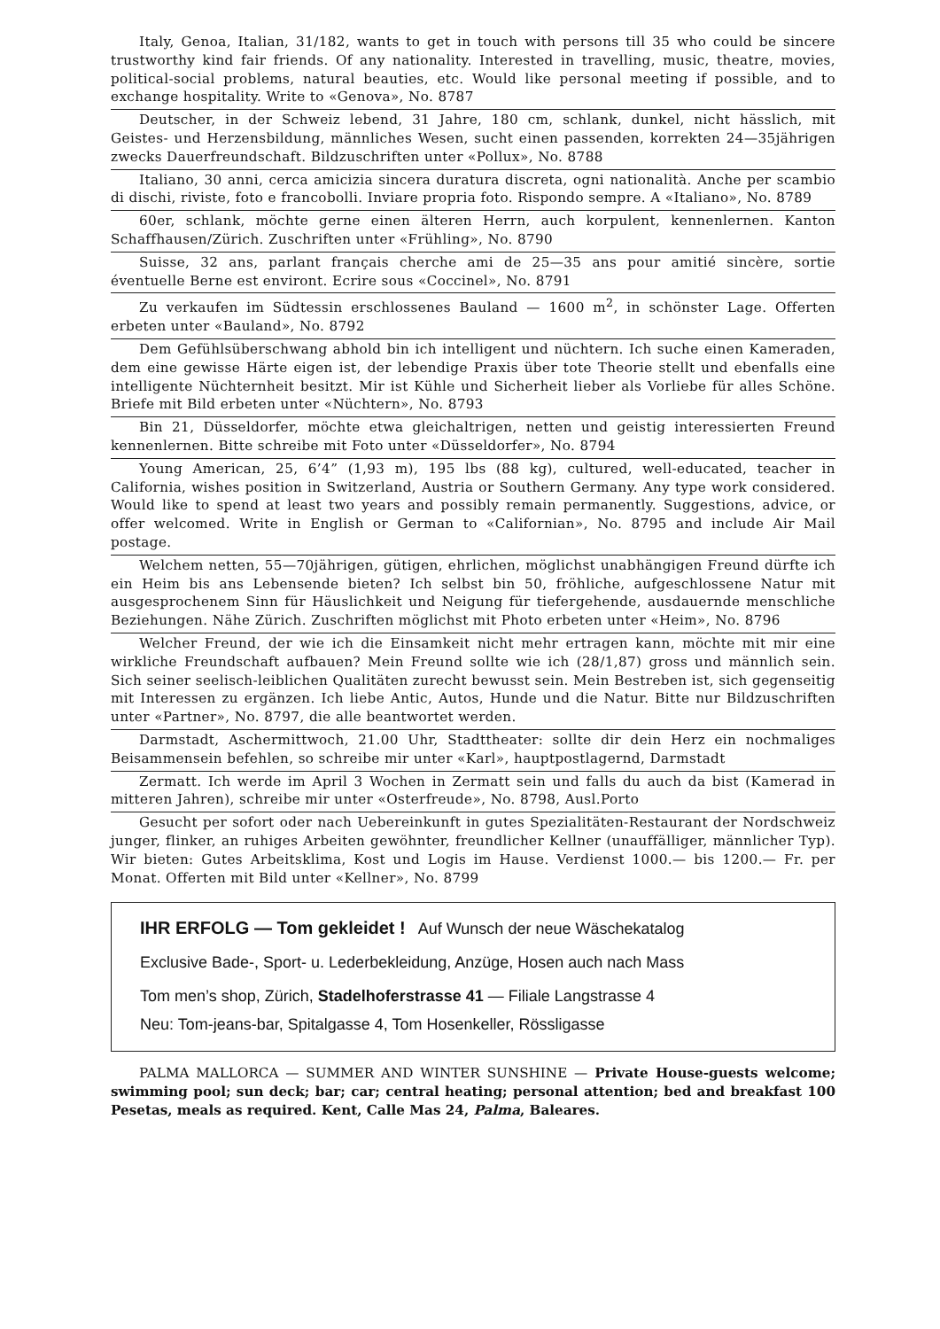Italy, Genoa, Italian, 31/182, wants to get in touch with persons till 35 who could be sincere trustworthy kind fair friends. Of any nationality. Interested in travelling, music, theatre, movies, political-social problems, natural beauties, etc. Would like personal meeting if possible, and to exchange hospitality. Write to «Genova», No. 8787
Deutscher, in der Schweiz lebend, 31 Jahre, 180 cm, schlank, dunkel, nicht hässlich, mit Geistes- und Herzensbildung, männliches Wesen, sucht einen passenden, korrekten 24—35jährigen zwecks Dauerfreundschaft. Bildzuschriften unter «Pollux», No. 8788
Italiano, 30 anni, cerca amicizia sincera duratura discreta, ogni nationalità. Anche per scambio di dischi, riviste, foto e francobolli. Inviare propria foto. Rispondo sempre. A «Italiano», No. 8789
60er, schlank, möchte gerne einen älteren Herrn, auch korpulent, kennenlernen. Kanton Schaffhausen/Zürich. Zuschriften unter «Frühling», No. 8790
Suisse, 32 ans, parlant français cherche ami de 25—35 ans pour amitié sincère, sortie éventuelle Berne est environt. Ecrire sous «Coccinel», No. 8791
Zu verkaufen im Südtessin erschlossenes Bauland — 1600 m<sup>2</sup>, in schönster Lage. Offerten erbeten unter «Bauland», No. 8792
Dem Gefühlsüberschwang abhold bin ich intelligent und nüchtern. Ich suche einen Kameraden, dem eine gewisse Härte eigen ist, der lebendige Praxis über tote Theorie stellt und ebenfalls eine intelligente Nüchternheit besitzt. Mir ist Kühle und Sicherheit lieber als Vorliebe für alles Schöne. Briefe mit Bild erbeten unter «Nüchtern», No. 8793
Bin 21, Düsseldorfer, möchte etwa gleichaltrigen, netten und geistig interessierten Freund kennenlernen. Bitte schreibe mit Foto unter «Düsseldorfer», No. 8794
Young American, 25, 6’4” (1,93 m), 195 lbs (88 kg), cultured, well-educated, teacher in California, wishes position in Switzerland, Austria or Southern Germany. Any type work considered. Would like to spend at least two years and possibly remain permanently. Suggestions, advice, or offer welcomed. Write in English or German to «Californian», No. 8795 and include Air Mail postage.
Welchem netten, 55—70jährigen, gütigen, ehrlichen, möglichst unabhängigen Freund dürfte ich ein Heim bis ans Lebensende bieten? Ich selbst bin 50, fröhliche, aufgeschlossene Natur mit ausgesprochenem Sinn für Häuslichkeit und Neigung für tiefergehende, ausdauernde menschliche Beziehungen. Nähe Zürich. Zuschriften möglichst mit Photo erbeten unter «Heim», No. 8796
Welcher Freund, der wie ich die Einsamkeit nicht mehr ertragen kann, möchte mit mir eine wirkliche Freundschaft aufbauen? Mein Freund sollte wie ich (28/1,87) gross und männlich sein. Sich seiner seelisch-leiblichen Qualitäten zurecht bewusst sein. Mein Bestreben ist, sich gegenseitig mit Interessen zu ergänzen. Ich liebe Antic, Autos, Hunde und die Natur. Bitte nur Bildzuschriften unter «Partner», No. 8797, die alle beantwortet werden.
Darmstadt, Aschermittwoch, 21.00 Uhr, Stadttheater: sollte dir dein Herz ein nochmaliges Beisammensein befehlen, so schreibe mir unter «Karl», hauptpostlagernd, Darmstadt
Zermatt. Ich werde im April 3 Wochen in Zermatt sein und falls du auch da bist (Kamerad in mitteren Jahren), schreibe mir unter «Osterfreude», No. 8798, Ausl.Porto
Gesucht per sofort oder nach Uebereinkunft in gutes Spezialitäten-Restaurant der Nordschweiz junger, flinker, an ruhiges Arbeiten gewöhnter, freundlicher Kellner (unauffälliger, männlicher Typ). Wir bieten: Gutes Arbeitsklima, Kost und Logis im Hause. Verdienst 1000.— bis 1200.— Fr. per Monat. Offerten mit Bild unter «Kellner», No. 8799
IHR ERFOLG — Tom gekleidet ! Auf Wunsch der neue Wäschekatalog
Exclusive Bade-, Sport- u. Lederbekleidung, Anzüge, Hosen auch nach Mass
Tom men’s shop, Zürich, Stadelhoferstrasse 41 — Filiale Langstrasse 4
Neu: Tom-jeans-bar, Spitalgasse 4, Tom Hosenkeller, Rössligasse
PALMA MALLORCA — SUMMER AND WINTER SUNSHINE — Private House-guests welcome; swimming pool; sun deck; bar; car; central heating; personal attention; bed and breakfast 100 Pesetas, meals as required. Kent, Calle Mas 24, Palma, Baleares.